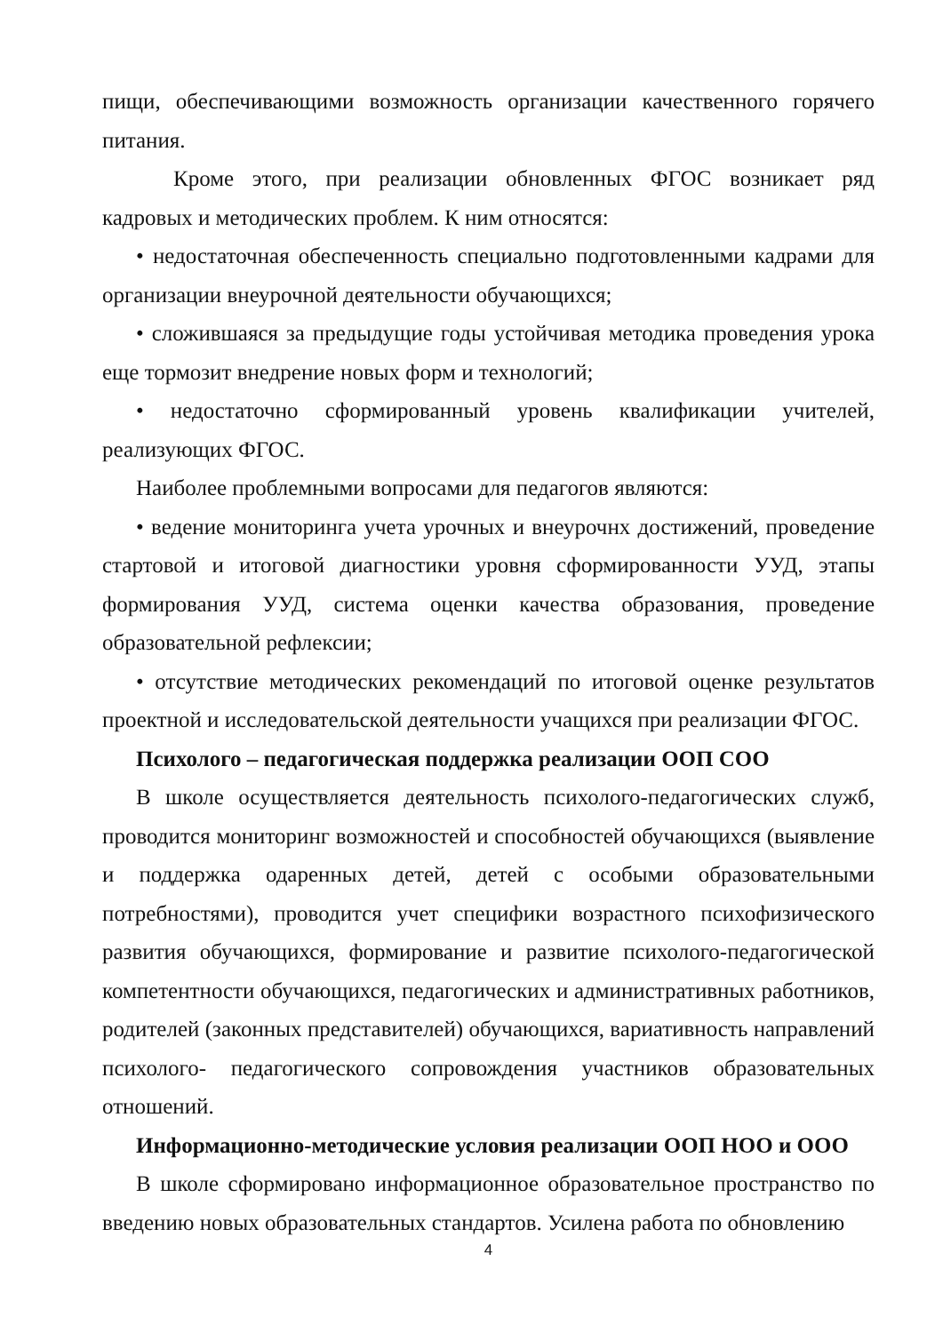пищи, обеспечивающими возможность организации качественного горячего питания.
Кроме этого, при реализации обновленных ФГОС возникает ряд кадровых и методических проблем. К ним относятся:
• недостаточная обеспеченность специально подготовленными кадрами для организации внеурочной деятельности обучающихся;
• сложившаяся за предыдущие годы устойчивая методика проведения урока еще тормозит внедрение новых форм и технологий;
• недостаточно сформированный уровень квалификации учителей, реализующих ФГОС.
Наиболее проблемными вопросами для педагогов являются:
• ведение мониторинга учета урочных и внеурочнх достижений, проведение стартовой и итоговой диагностики уровня сформированности УУД, этапы формирования УУД, система оценки качества образования, проведение образовательной рефлексии;
• отсутствие методических рекомендаций по итоговой оценке результатов проектной и исследовательской деятельности учащихся при реализации ФГОС.
Психолого – педагогическая поддержка реализации ООП СОО
В школе осуществляется деятельность психолого-педагогических служб, проводится мониторинг возможностей и способностей обучающихся (выявление и поддержка одаренных детей, детей с особыми образовательными потребностями), проводится учет специфики возрастного психофизического развития обучающихся, формирование и развитие психолого-педагогической компетентности обучающихся, педагогических и административных работников, родителей (законных представителей) обучающихся, вариативность направлений психолого- педагогического сопровождения участников образовательных отношений.
Информационно-методические условия реализации ООП НОО и ООО
В школе сформировано информационное образовательное пространство по введению новых образовательных стандартов. Усилена работа по обновлению
4